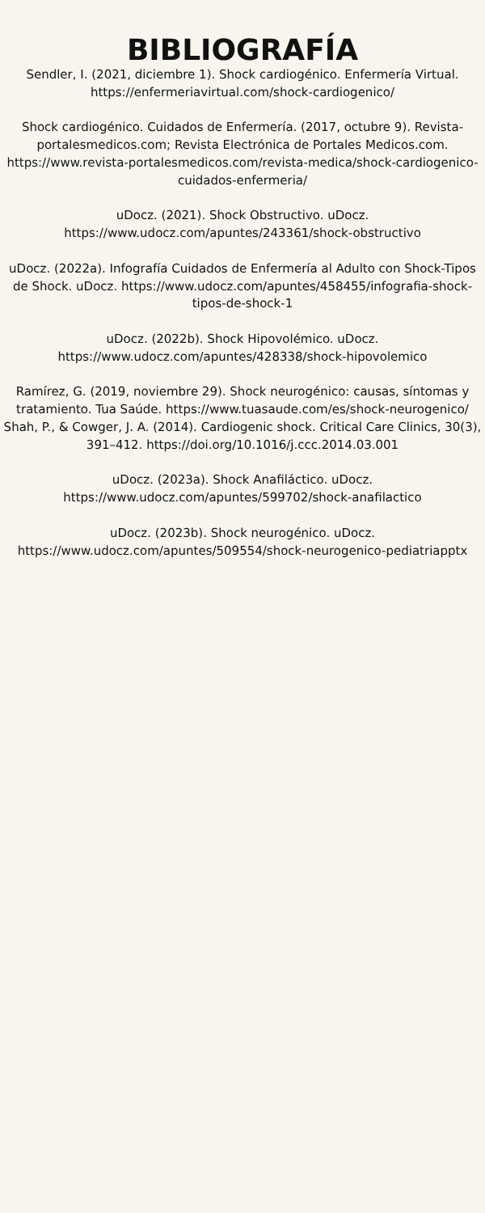BIBLIOGRAFÍA
Sendler, I. (2021, diciembre 1). Shock cardiogénico. Enfermería Virtual. https://enfermeriavirtual.com/shock-cardiogenico/
Shock cardiogénico. Cuidados de Enfermería. (2017, octubre 9). Revista-portalesmedicos.com; Revista Electrónica de Portales Medicos.com. https://www.revista-portalesmedicos.com/revista-medica/shock-cardiogenico-cuidados-enfermeria/
uDocz. (2021). Shock Obstructivo. uDocz.
https://www.udocz.com/apuntes/243361/shock-obstructivo
uDocz. (2022a). Infografía Cuidados de Enfermería al Adulto con Shock-Tipos de Shock. uDocz. https://www.udocz.com/apuntes/458455/infografia-shock-tipos-de-shock-1
uDocz. (2022b). Shock Hipovolémico. uDocz.
https://www.udocz.com/apuntes/428338/shock-hipovolemico
Ramírez, G. (2019, noviembre 29). Shock neurogénico: causas, síntomas y tratamiento. Tua Saúde. https://www.tuasaude.com/es/shock-neurogenico/
Shah, P., & Cowger, J. A. (2014). Cardiogenic shock. Critical Care Clinics, 30(3), 391–412. https://doi.org/10.1016/j.ccc.2014.03.001
uDocz. (2023a). Shock Anafiláctico. uDocz.
https://www.udocz.com/apuntes/599702/shock-anafilactico
uDocz. (2023b). Shock neurogénico. uDocz.
https://www.udocz.com/apuntes/509554/shock-neurogenico-pediatriapptx